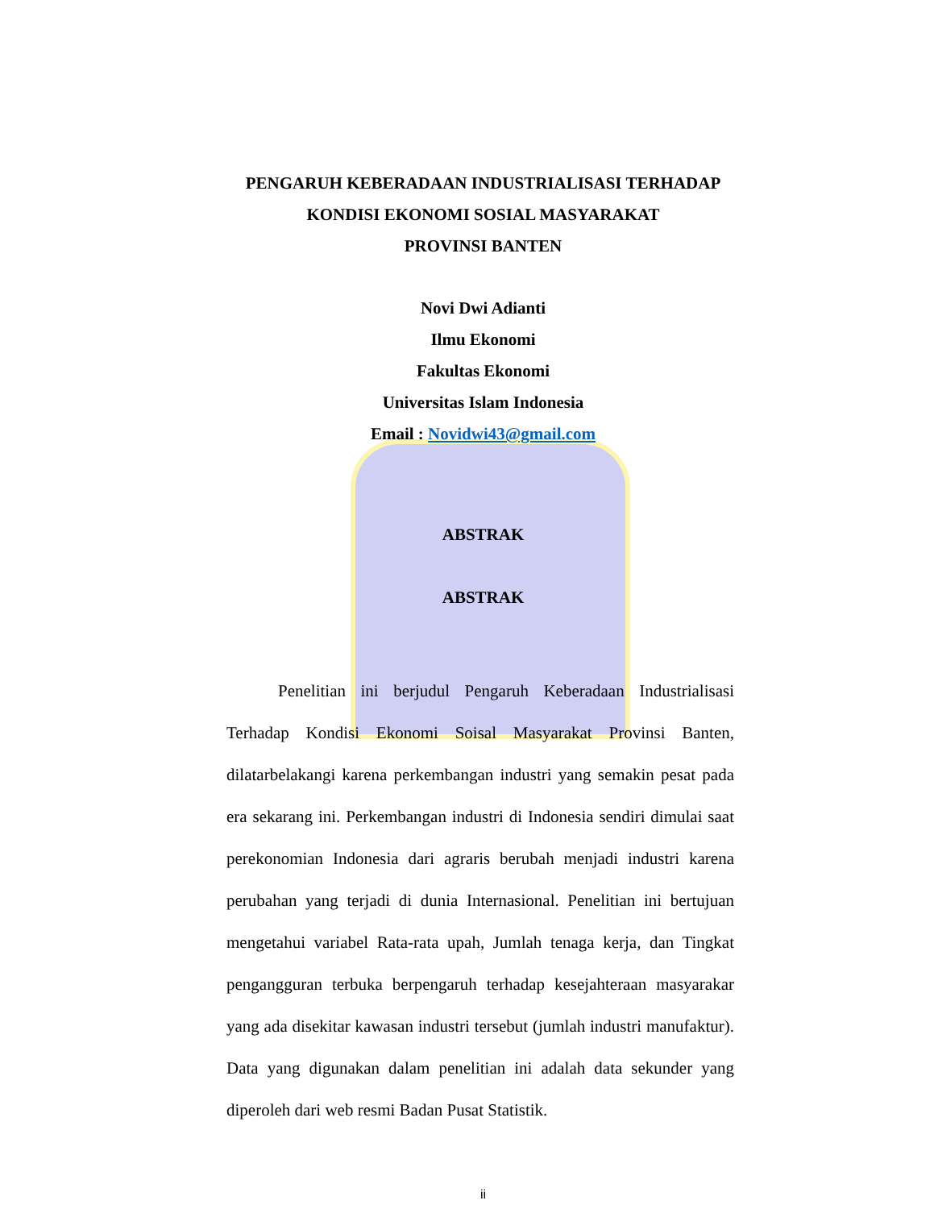PENGARUH KEBERADAAN INDUSTRIALISASI TERHADAP
KONDISI EKONOMI SOSIAL MASYARAKAT
PROVINSI BANTEN
Novi Dwi Adianti
Ilmu Ekonomi
Fakultas Ekonomi
Universitas Islam Indonesia
Email : Novidwi43@gmail.com
ABSTRAK
ABSTRAK
Penelitian ini berjudul Pengaruh Keberadaan Industrialisasi Terhadap Kondisi Ekonomi Soisal Masyarakat Provinsi Banten, dilatarbelakangi karena perkembangan industri yang semakin pesat pada era sekarang ini. Perkembangan industri di Indonesia sendiri dimulai saat perekonomian Indonesia dari agraris berubah menjadi industri karena perubahan yang terjadi di dunia Internasional. Penelitian ini bertujuan mengetahui variabel Rata-rata upah, Jumlah tenaga kerja, dan Tingkat pengangguran terbuka berpengaruh terhadap kesejahteraan masyarakar yang ada disekitar kawasan industri tersebut (jumlah industri manufaktur). Data yang digunakan dalam penelitian ini adalah data sekunder yang diperoleh dari web resmi Badan Pusat Statistik.
ii